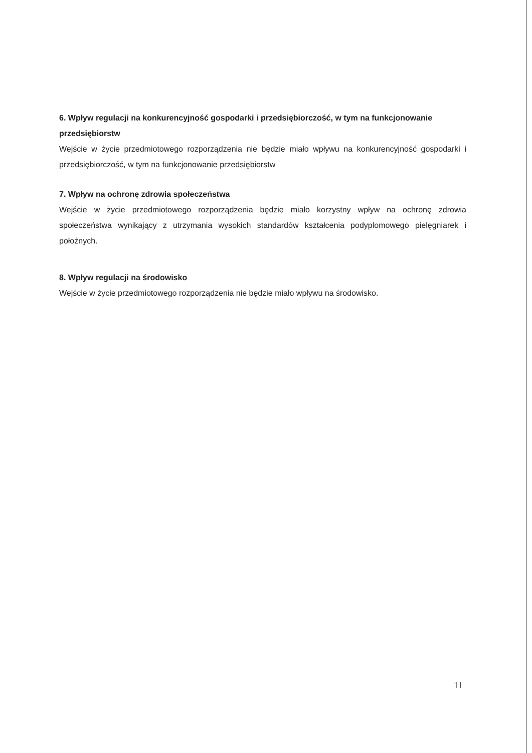6. Wpływ regulacji na konkurencyjność gospodarki i przedsiębiorczość, w tym na funkcjonowanie przedsiębiorstw
Wejście w życie przedmiotowego rozporządzenia nie będzie miało wpływu na konkurencyjność gospodarki i przedsiębiorczość, w tym na funkcjonowanie przedsiębiorstw
7. Wpływ na ochronę zdrowia społeczeństwa
Wejście w życie przedmiotowego rozporządzenia będzie miało korzystny wpływ na ochronę zdrowia społeczeństwa wynikający z utrzymania wysokich standardów kształcenia podyplomowego pielęgniarek i położnych.
8. Wpływ regulacji na środowisko
Wejście w życie przedmiotowego rozporządzenia nie będzie miało wpływu na środowisko.
11